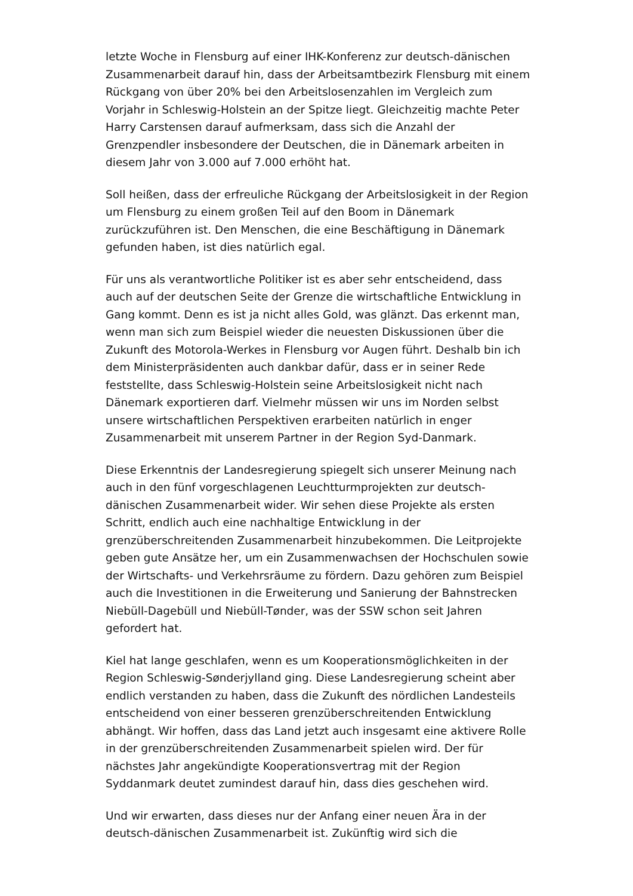letzte Woche in Flensburg auf einer IHK-Konferenz zur deutsch-dänischen Zusammenarbeit darauf hin, dass der Arbeitsamtbezirk Flensburg mit einem Rückgang von über 20% bei den Arbeitslosenzahlen im Vergleich zum Vorjahr in Schleswig-Holstein an der Spitze liegt. Gleichzeitig machte Peter Harry Carstensen darauf aufmerksam, dass sich die Anzahl der Grenzpendler insbesondere der Deutschen, die in Dänemark arbeiten in diesem Jahr von 3.000 auf 7.000 erhöht hat.
Soll heißen, dass der erfreuliche Rückgang der Arbeitslosigkeit in der Region um Flensburg zu einem großen Teil auf den Boom in Dänemark zurückzuführen ist. Den Menschen, die eine Beschäftigung in Dänemark gefunden haben, ist dies natürlich egal.
Für uns als verantwortliche Politiker ist es aber sehr entscheidend, dass auch auf der deutschen Seite der Grenze die wirtschaftliche Entwicklung in Gang kommt. Denn es ist ja nicht alles Gold, was glänzt. Das erkennt man, wenn man sich zum Beispiel wieder die neuesten Diskussionen über die Zukunft des Motorola-Werkes in Flensburg vor Augen führt. Deshalb bin ich dem Ministerpräsidenten auch dankbar dafür, dass er in seiner Rede feststellte, dass Schleswig-Holstein seine Arbeitslosigkeit nicht nach Dänemark exportieren darf. Vielmehr müssen wir uns im Norden selbst unsere wirtschaftlichen Perspektiven erarbeiten natürlich in enger Zusammenarbeit mit unserem Partner in der Region Syd-Danmark.
Diese Erkenntnis der Landesregierung spiegelt sich unserer Meinung nach auch in den fünf vorgeschlagenen Leuchtturmprojekten zur deutsch-dänischen Zusammenarbeit wider. Wir sehen diese Projekte als ersten Schritt, endlich auch eine nachhaltige Entwicklung in der grenzüberschreitenden Zusammenarbeit hinzubekommen. Die Leitprojekte geben gute Ansätze her, um ein Zusammenwachsen der Hochschulen sowie der Wirtschafts- und Verkehrsräume zu fördern. Dazu gehören zum Beispiel auch die Investitionen in die Erweiterung und Sanierung der Bahnstrecken Niebüll-Dagebüll und Niebüll-Tønder, was der SSW schon seit Jahren gefordert hat.
Kiel hat lange geschlafen, wenn es um Kooperationsmöglichkeiten in der Region Schleswig-Sønderjylland ging. Diese Landesregierung scheint aber endlich verstanden zu haben, dass die Zukunft des nördlichen Landesteils entscheidend von einer besseren grenzüberschreitenden Entwicklung abhängt. Wir hoffen, dass das Land jetzt auch insgesamt eine aktivere Rolle in der grenzüberschreitenden Zusammenarbeit spielen wird. Der für nächstes Jahr angekündigte Kooperationsvertrag mit der Region Syddanmark deutet zumindest darauf hin, dass dies geschehen wird.
Und wir erwarten, dass dieses nur der Anfang einer neuen Ära in der deutsch-dänischen Zusammenarbeit ist. Zukünftig wird sich die